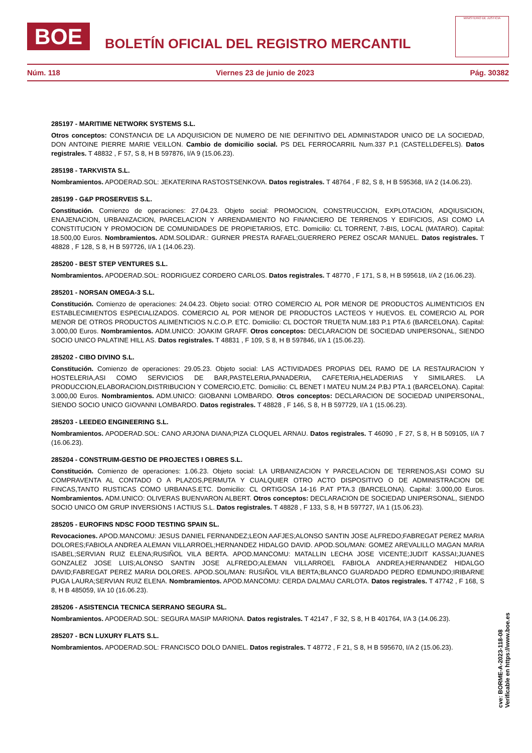BOE
BOLETÍN OFICIAL DEL REGISTRO MERCANTIL
MINISTERIO DE JUSTICIA
Núm. 118 Viernes 23 de junio de 2023 Pág. 30382
285197 - MARITIME NETWORK SYSTEMS S.L.
Otros conceptos: CONSTANCIA DE LA ADQUISICION DE NUMERO DE NIE DEFINITIVO DEL ADMINISTADOR UNICO DE LA SOCIEDAD, DON ANTOINE PIERRE MARIE VEILLON. Cambio de domicilio social. PS DEL FERROCARRIL Num.337 P.1 (CASTELLDEFELS). Datos registrales. T 48832 , F 57, S 8, H B 597876, I/A 9 (15.06.23).
285198 - TARKVISTA S.L.
Nombramientos. APODERAD.SOL: JEKATERINA RASTOSTSENKOVA. Datos registrales. T 48764 , F 82, S 8, H B 595368, I/A 2 (14.06.23).
285199 - G&P PROSERVEIS S.L.
Constitución. Comienzo de operaciones: 27.04.23. Objeto social: PROMOCION, CONSTRUCCION, EXPLOTACION, ADQIUSICION, ENAJENACION, URBANIZACION, PARCELACION Y ARRENDAMIENTO NO FINANCIERO DE TERRENOS Y EDIFICIOS, ASI COMO LA CONSTITUCION Y PROMOCION DE COMUNIDADES DE PROPIETARIOS, ETC. Domicilio: CL TORRENT, 7-BIS, LOCAL (MATARO). Capital: 18.500,00 Euros. Nombramientos. ADM.SOLIDAR.: GURNER PRESTA RAFAEL;GUERRERO PEREZ OSCAR MANUEL. Datos registrales. T 48828 , F 128, S 8, H B 597726, I/A 1 (14.06.23).
285200 - BEST STEP VENTURES S.L.
Nombramientos. APODERAD.SOL: RODRIGUEZ CORDERO CARLOS. Datos registrales. T 48770 , F 171, S 8, H B 595618, I/A 2 (16.06.23).
285201 - NORSAN OMEGA-3 S.L.
Constitución. Comienzo de operaciones: 24.04.23. Objeto social: OTRO COMERCIO AL POR MENOR DE PRODUCTOS ALIMENTICIOS EN ESTABLECIMIENTOS ESPECIALIZADOS. COMERCIO AL POR MENOR DE PRODUCTOS LACTEOS Y HUEVOS. EL COMERCIO AL POR MENOR DE OTROS PRODUCTOS ALIMENTICIOS N.C.O.P. ETC. Domicilio: CL DOCTOR TRUETA NUM.183 P.1 PTA.6 (BARCELONA). Capital: 3.000,00 Euros. Nombramientos. ADM.UNICO: JOAKIM GRAFF. Otros conceptos: DECLARACION DE SOCIEDAD UNIPERSONAL, SIENDO SOCIO UNICO PALATINE HILL AS. Datos registrales. T 48831 , F 109, S 8, H B 597846, I/A 1 (15.06.23).
285202 - CIBO DIVINO S.L.
Constitución. Comienzo de operaciones: 29.05.23. Objeto social: LAS ACTIVIDADES PROPIAS DEL RAMO DE LA RESTAURACION Y HOSTELERIA,ASI COMO SERVICIOS DE BAR,PASTELERIA,PANADERIA, CAFETERIA,HELADERIAS Y SIMILARES. LA PRODUCCION,ELABORACION,DISTRIBUCION Y COMERCIO,ETC. Domicilio: CL BENET I MATEU NUM.24 P.BJ PTA.1 (BARCELONA). Capital: 3.000,00 Euros. Nombramientos. ADM.UNICO: GIOBANNI LOMBARDO. Otros conceptos: DECLARACION DE SOCIEDAD UNIPERSONAL, SIENDO SOCIO UNICO GIOVANNI LOMBARDO. Datos registrales. T 48828 , F 146, S 8, H B 597729, I/A 1 (15.06.23).
285203 - LEEDEO ENGINEERING S.L.
Nombramientos. APODERAD.SOL: CANO ARJONA DIANA;PIZA CLOQUEL ARNAU. Datos registrales. T 46090 , F 27, S 8, H B 509105, I/A 7 (16.06.23).
285204 - CONSTRUIM-GESTIO DE PROJECTES I OBRES S.L.
Constitución. Comienzo de operaciones: 1.06.23. Objeto social: LA URBANIZACION Y PARCELACION DE TERRENOS,ASI COMO SU COMPRAVENTA AL CONTADO O A PLAZOS,PERMUTA Y CUALQUIER OTRO ACTO DISPOSITIVO O DE ADMINISTRACION DE FINCAS,TANTO RUSTICAS COMO URBANAS.ETC. Domicilio: CL ORTIGOSA 14-16 P.AT PTA.3 (BARCELONA). Capital: 3.000,00 Euros. Nombramientos. ADM.UNICO: OLIVERAS BUENVARON ALBERT. Otros conceptos: DECLARACION DE SOCIEDAD UNIPERSONAL, SIENDO SOCIO UNICO OM GRUP INVERSIONS I ACTIUS S.L. Datos registrales. T 48828 , F 133, S 8, H B 597727, I/A 1 (15.06.23).
285205 - EUROFINS NDSC FOOD TESTING SPAIN SL.
Revocaciones. APOD.MANCOMU: JESUS DANIEL FERNANDEZ;LEON AAFJES;ALONSO SANTIN JOSE ALFREDO;FABREGAT PEREZ MARIA DOLORES;FABIOLA ANDREA ALEMAN VILLARROEL;HERNANDEZ HIDALGO DAVID. APOD.SOL/MAN: GOMEZ AREVALILLO MAGAN MARIA ISABEL;SERVIAN RUIZ ELENA;RUSIÑOL VILA BERTA. APOD.MANCOMU: MATALLIN LECHA JOSE VICENTE;JUDIT KASSAI;JUANES GONZALEZ JOSE LUIS;ALONSO SANTIN JOSE ALFREDO;ALEMAN VILLARROEL FABIOLA ANDREA;HERNANDEZ HIDALGO DAVID;FABREGAT PEREZ MARIA DOLORES. APOD.SOL/MAN: RUSIÑOL VILA BERTA;BLANCO GUARDADO PEDRO EDMUNDO;IRIBARNE PUGA LAURA;SERVIAN RUIZ ELENA. Nombramientos. APOD.MANCOMU: CERDA DALMAU CARLOTA. Datos registrales. T 47742 , F 168, S 8, H B 485059, I/A 10 (16.06.23).
285206 - ASISTENCIA TECNICA SERRANO SEGURA SL.
Nombramientos. APODERAD.SOL: SEGURA MASIP MARIONA. Datos registrales. T 42147 , F 32, S 8, H B 401764, I/A 3 (14.06.23).
285207 - BCN LUXURY FLATS S.L.
Nombramientos. APODERAD.SOL: FRANCISCO DOLO DANIEL. Datos registrales. T 48772 , F 21, S 8, H B 595670, I/A 2 (15.06.23).
cve: BORME-A-2023-118-08
Verificable en https://www.boe.es